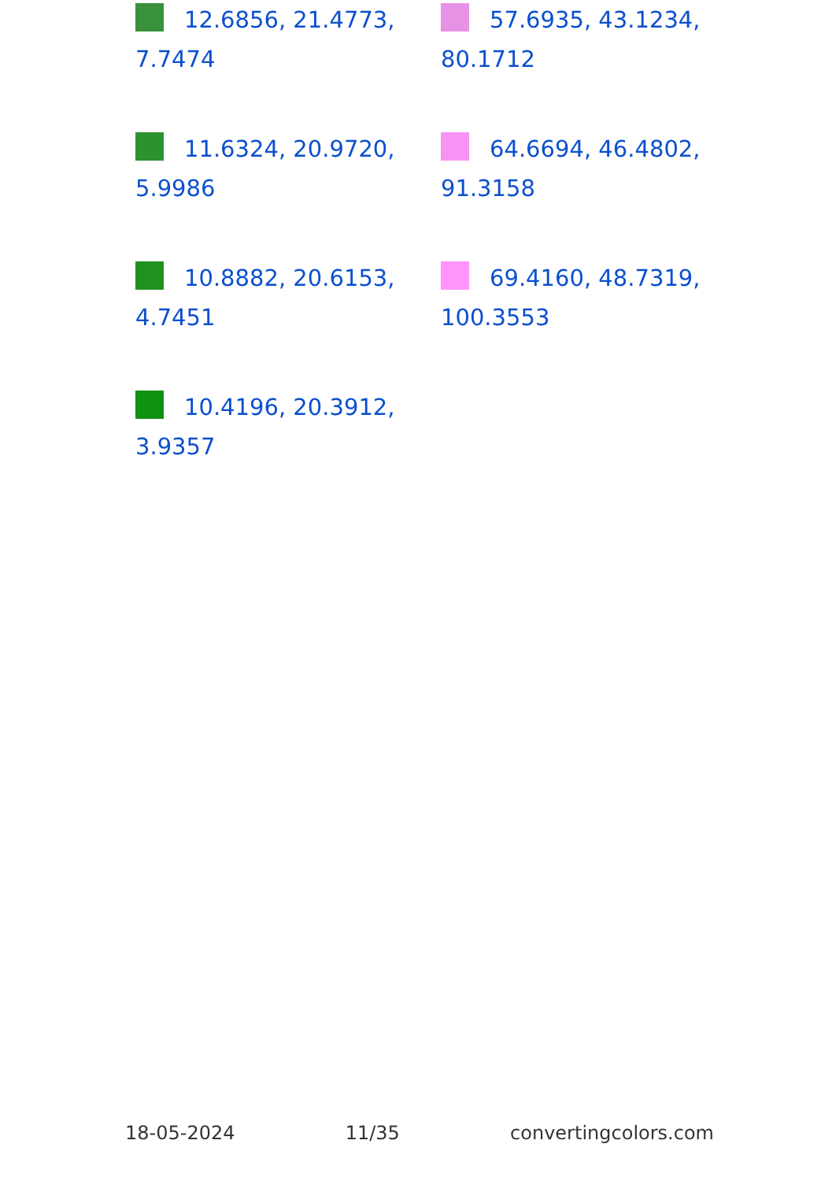12.6856, 21.4773, 7.7474
57.6935, 43.1234, 80.1712
11.6324, 20.9720, 5.9986
64.6694, 46.4802, 91.3158
10.8882, 20.6153, 4.7451
69.4160, 48.7319, 100.3553
10.4196, 20.3912, 3.9357
18-05-2024 11/35 convertingcolors.com